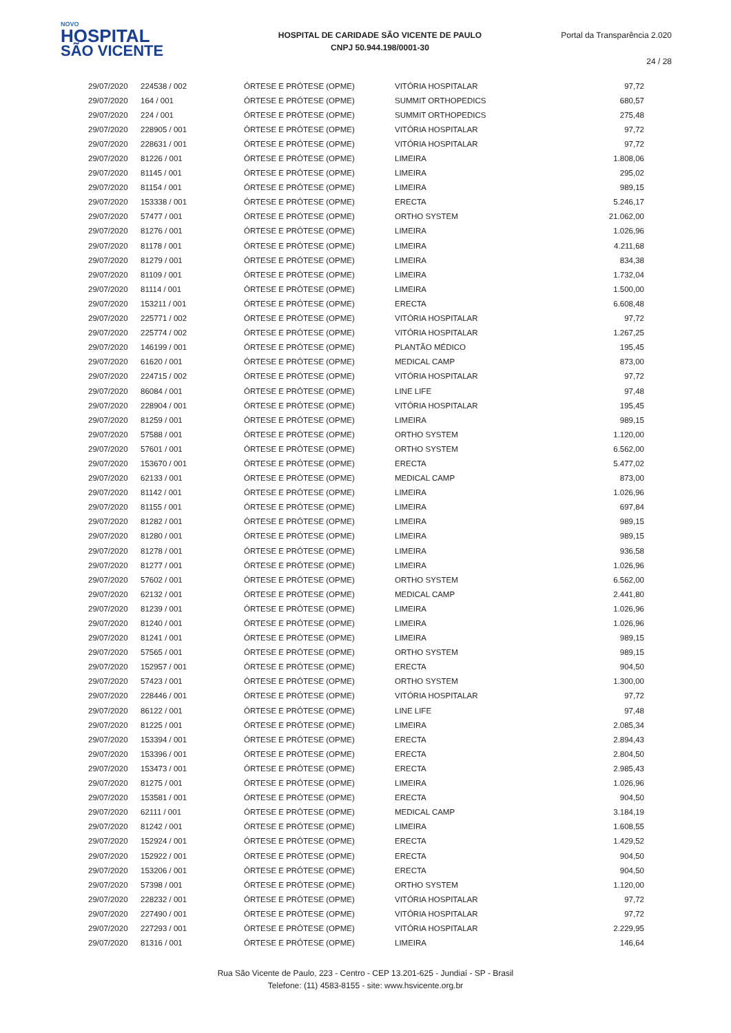NOVO
HOSPITAL
SÃO VICENTE
HOSPITAL DE CARIDADE SÃO VICENTE DE PAULO
CNPJ 50.944.198/0001-30
Portal da Transparência 2.020
24 / 28
| 29/07/2020 | 224538 / 002 | ÓRTESE E PRÓTESE (OPME) | VITÓRIA HOSPITALAR | 97,72 |
| 29/07/2020 | 164 / 001 | ÓRTESE E PRÓTESE (OPME) | SUMMIT ORTHOPEDICS | 680,57 |
| 29/07/2020 | 224 / 001 | ÓRTESE E PRÓTESE (OPME) | SUMMIT ORTHOPEDICS | 275,48 |
| 29/07/2020 | 228905 / 001 | ÓRTESE E PRÓTESE (OPME) | VITÓRIA HOSPITALAR | 97,72 |
| 29/07/2020 | 228631 / 001 | ÓRTESE E PRÓTESE (OPME) | VITÓRIA HOSPITALAR | 97,72 |
| 29/07/2020 | 81226 / 001 | ÓRTESE E PRÓTESE (OPME) | LIMEIRA | 1.808,06 |
| 29/07/2020 | 81145 / 001 | ÓRTESE E PRÓTESE (OPME) | LIMEIRA | 295,02 |
| 29/07/2020 | 81154 / 001 | ÓRTESE E PRÓTESE (OPME) | LIMEIRA | 989,15 |
| 29/07/2020 | 153338 / 001 | ÓRTESE E PRÓTESE (OPME) | ERECTA | 5.246,17 |
| 29/07/2020 | 57477 / 001 | ÓRTESE E PRÓTESE (OPME) | ORTHO SYSTEM | 21.062,00 |
| 29/07/2020 | 81276 / 001 | ÓRTESE E PRÓTESE (OPME) | LIMEIRA | 1.026,96 |
| 29/07/2020 | 81178 / 001 | ÓRTESE E PRÓTESE (OPME) | LIMEIRA | 4.211,68 |
| 29/07/2020 | 81279 / 001 | ÓRTESE E PRÓTESE (OPME) | LIMEIRA | 834,38 |
| 29/07/2020 | 81109 / 001 | ÓRTESE E PRÓTESE (OPME) | LIMEIRA | 1.732,04 |
| 29/07/2020 | 81114 / 001 | ÓRTESE E PRÓTESE (OPME) | LIMEIRA | 1.500,00 |
| 29/07/2020 | 153211 / 001 | ÓRTESE E PRÓTESE (OPME) | ERECTA | 6.608,48 |
| 29/07/2020 | 225771 / 002 | ÓRTESE E PRÓTESE (OPME) | VITÓRIA HOSPITALAR | 97,72 |
| 29/07/2020 | 225774 / 002 | ÓRTESE E PRÓTESE (OPME) | VITÓRIA HOSPITALAR | 1.267,25 |
| 29/07/2020 | 146199 / 001 | ÓRTESE E PRÓTESE (OPME) | PLANTÃO MÉDICO | 195,45 |
| 29/07/2020 | 61620 / 001 | ÓRTESE E PRÓTESE (OPME) | MEDICAL CAMP | 873,00 |
| 29/07/2020 | 224715 / 002 | ÓRTESE E PRÓTESE (OPME) | VITÓRIA HOSPITALAR | 97,72 |
| 29/07/2020 | 86084 / 001 | ÓRTESE E PRÓTESE (OPME) | LINE LIFE | 97,48 |
| 29/07/2020 | 228904 / 001 | ÓRTESE E PRÓTESE (OPME) | VITÓRIA HOSPITALAR | 195,45 |
| 29/07/2020 | 81259 / 001 | ÓRTESE E PRÓTESE (OPME) | LIMEIRA | 989,15 |
| 29/07/2020 | 57588 / 001 | ÓRTESE E PRÓTESE (OPME) | ORTHO SYSTEM | 1.120,00 |
| 29/07/2020 | 57601 / 001 | ÓRTESE E PRÓTESE (OPME) | ORTHO SYSTEM | 6.562,00 |
| 29/07/2020 | 153670 / 001 | ÓRTESE E PRÓTESE (OPME) | ERECTA | 5.477,02 |
| 29/07/2020 | 62133 / 001 | ÓRTESE E PRÓTESE (OPME) | MEDICAL CAMP | 873,00 |
| 29/07/2020 | 81142 / 001 | ÓRTESE E PRÓTESE (OPME) | LIMEIRA | 1.026,96 |
| 29/07/2020 | 81155 / 001 | ÓRTESE E PRÓTESE (OPME) | LIMEIRA | 697,84 |
| 29/07/2020 | 81282 / 001 | ÓRTESE E PRÓTESE (OPME) | LIMEIRA | 989,15 |
| 29/07/2020 | 81280 / 001 | ÓRTESE E PRÓTESE (OPME) | LIMEIRA | 989,15 |
| 29/07/2020 | 81278 / 001 | ÓRTESE E PRÓTESE (OPME) | LIMEIRA | 936,58 |
| 29/07/2020 | 81277 / 001 | ÓRTESE E PRÓTESE (OPME) | LIMEIRA | 1.026,96 |
| 29/07/2020 | 57602 / 001 | ÓRTESE E PRÓTESE (OPME) | ORTHO SYSTEM | 6.562,00 |
| 29/07/2020 | 62132 / 001 | ÓRTESE E PRÓTESE (OPME) | MEDICAL CAMP | 2.441,80 |
| 29/07/2020 | 81239 / 001 | ÓRTESE E PRÓTESE (OPME) | LIMEIRA | 1.026,96 |
| 29/07/2020 | 81240 / 001 | ÓRTESE E PRÓTESE (OPME) | LIMEIRA | 1.026,96 |
| 29/07/2020 | 81241 / 001 | ÓRTESE E PRÓTESE (OPME) | LIMEIRA | 989,15 |
| 29/07/2020 | 57565 / 001 | ÓRTESE E PRÓTESE (OPME) | ORTHO SYSTEM | 989,15 |
| 29/07/2020 | 152957 / 001 | ÓRTESE E PRÓTESE (OPME) | ERECTA | 904,50 |
| 29/07/2020 | 57423 / 001 | ÓRTESE E PRÓTESE (OPME) | ORTHO SYSTEM | 1.300,00 |
| 29/07/2020 | 228446 / 001 | ÓRTESE E PRÓTESE (OPME) | VITÓRIA HOSPITALAR | 97,72 |
| 29/07/2020 | 86122 / 001 | ÓRTESE E PRÓTESE (OPME) | LINE LIFE | 97,48 |
| 29/07/2020 | 81225 / 001 | ÓRTESE E PRÓTESE (OPME) | LIMEIRA | 2.085,34 |
| 29/07/2020 | 153394 / 001 | ÓRTESE E PRÓTESE (OPME) | ERECTA | 2.894,43 |
| 29/07/2020 | 153396 / 001 | ÓRTESE E PRÓTESE (OPME) | ERECTA | 2.804,50 |
| 29/07/2020 | 153473 / 001 | ÓRTESE E PRÓTESE (OPME) | ERECTA | 2.985,43 |
| 29/07/2020 | 81275 / 001 | ÓRTESE E PRÓTESE (OPME) | LIMEIRA | 1.026,96 |
| 29/07/2020 | 153581 / 001 | ÓRTESE E PRÓTESE (OPME) | ERECTA | 904,50 |
| 29/07/2020 | 62111 / 001 | ÓRTESE E PRÓTESE (OPME) | MEDICAL CAMP | 3.184,19 |
| 29/07/2020 | 81242 / 001 | ÓRTESE E PRÓTESE (OPME) | LIMEIRA | 1.608,55 |
| 29/07/2020 | 152924 / 001 | ÓRTESE E PRÓTESE (OPME) | ERECTA | 1.429,52 |
| 29/07/2020 | 152922 / 001 | ÓRTESE E PRÓTESE (OPME) | ERECTA | 904,50 |
| 29/07/2020 | 153206 / 001 | ÓRTESE E PRÓTESE (OPME) | ERECTA | 904,50 |
| 29/07/2020 | 57398 / 001 | ÓRTESE E PRÓTESE (OPME) | ORTHO SYSTEM | 1.120,00 |
| 29/07/2020 | 228232 / 001 | ÓRTESE E PRÓTESE (OPME) | VITÓRIA HOSPITALAR | 97,72 |
| 29/07/2020 | 227490 / 001 | ÓRTESE E PRÓTESE (OPME) | VITÓRIA HOSPITALAR | 97,72 |
| 29/07/2020 | 227293 / 001 | ÓRTESE E PRÓTESE (OPME) | VITÓRIA HOSPITALAR | 2.229,95 |
| 29/07/2020 | 81316 / 001 | ÓRTESE E PRÓTESE (OPME) | LIMEIRA | 146,64 |
Rua São Vicente de Paulo, 223 - Centro - CEP 13.201-625 - Jundiaí - SP - Brasil
Telefone: (11) 4583-8155 - site: www.hsvicente.org.br